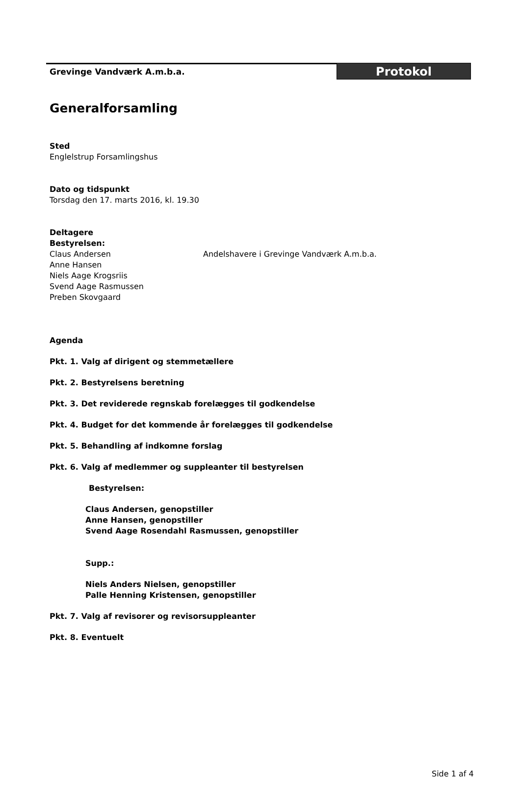Grevinge Vandværk A.m.b.a.
Protokol
Generalforsamling
Sted
Englelstrup Forsamlingshus
Dato og tidspunkt
Torsdag den 17. marts 2016, kl. 19.30
Deltagere
Bestyrelsen:
Claus Andersen
Anne Hansen
Niels Aage Krogsriis
Svend Aage Rasmussen
Preben Skovgaard
Andelshavere i Grevinge Vandværk A.m.b.a.
Agenda
Pkt. 1. Valg af dirigent og stemmetællere
Pkt. 2. Bestyrelsens beretning
Pkt. 3. Det reviderede regnskab forelægges til godkendelse
Pkt. 4. Budget for det kommende år forelægges til godkendelse
Pkt. 5. Behandling af indkomne forslag
Pkt. 6. Valg af medlemmer og suppleanter til bestyrelsen
Bestyrelsen:
Claus Andersen, genopstiller
Anne Hansen, genopstiller
Svend Aage Rosendahl Rasmussen, genopstiller
Supp.:
Niels Anders Nielsen, genopstiller
Palle Henning Kristensen, genopstiller
Pkt. 7. Valg af revisorer og revisorsuppleanter
Pkt. 8. Eventuelt
Side 1 af 4